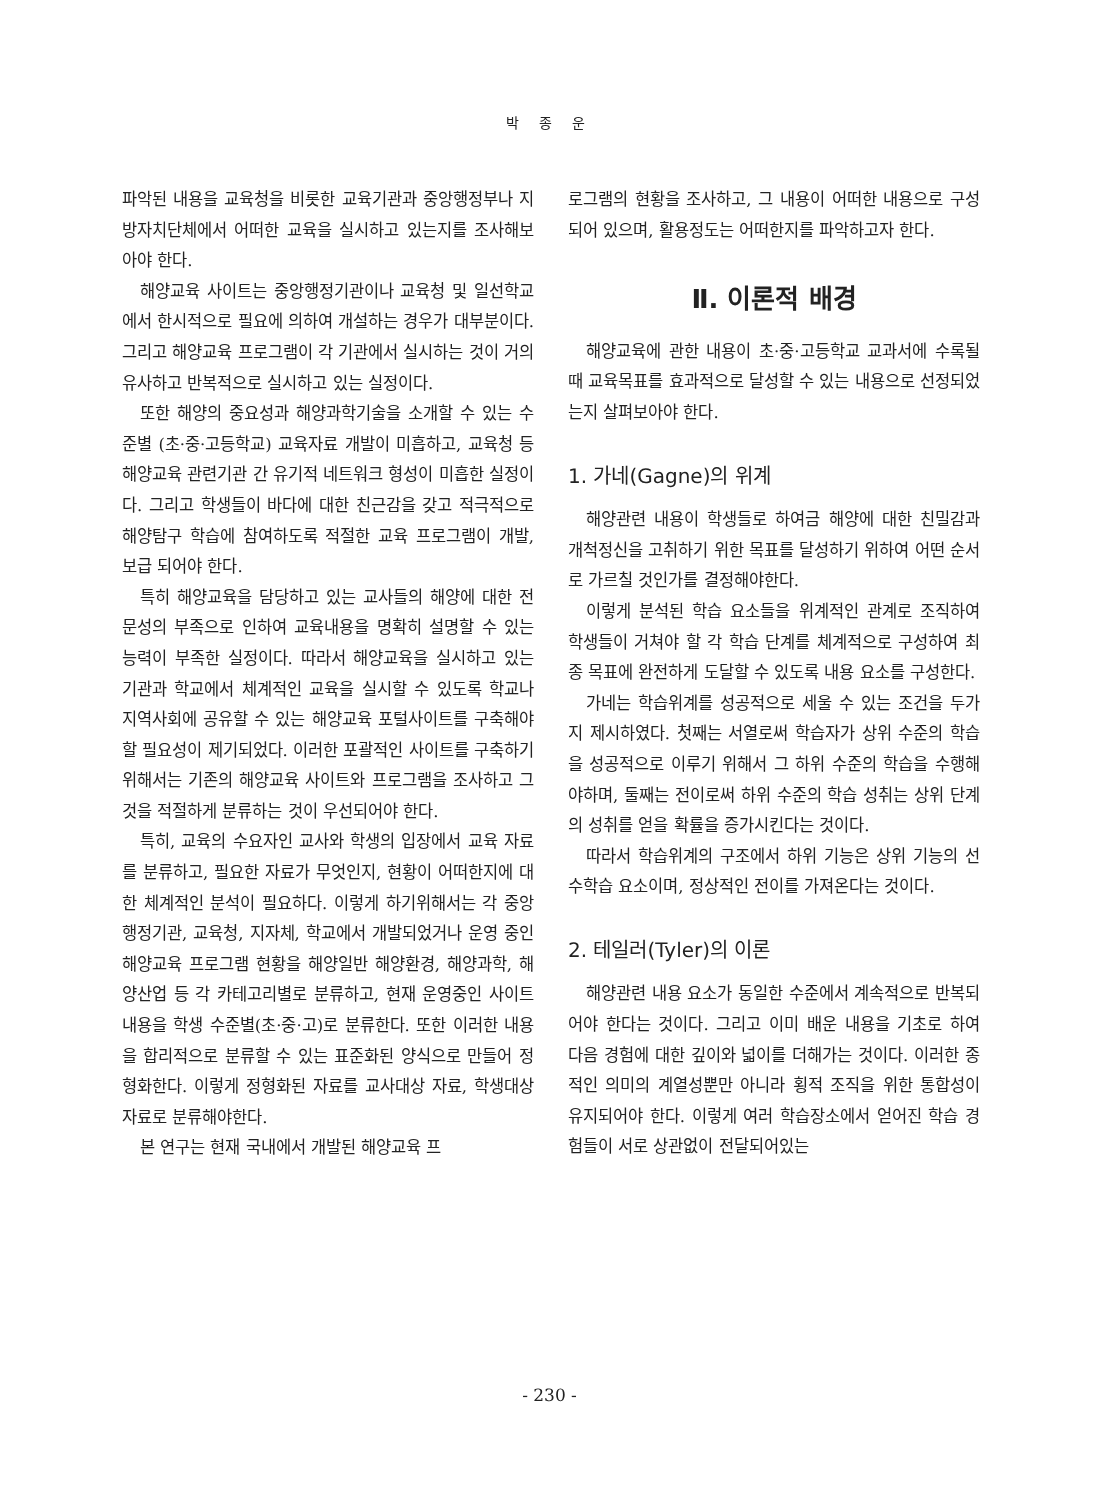박 종 운
파악된 내용을 교육청을 비롯한 교육기관과 중앙행정부나 지방자치단체에서 어떠한 교육을 실시하고 있는지를 조사해보아야 한다.
해양교육 사이트는 중앙행정기관이나 교육청 및 일선학교에서 한시적으로 필요에 의하여 개설하는 경우가 대부분이다. 그리고 해양교육 프로그램이 각 기관에서 실시하는 것이 거의 유사하고 반복적으로 실시하고 있는 실정이다.
또한 해양의 중요성과 해양과학기술을 소개할 수 있는 수준별 (초·중·고등학교) 교육자료 개발이 미흡하고, 교육청 등 해양교육 관련기관 간 유기적 네트워크 형성이 미흡한 실정이다. 그리고 학생들이 바다에 대한 친근감을 갖고 적극적으로 해양탐구 학습에 참여하도록 적절한 교육 프로그램이 개발, 보급 되어야 한다.
특히 해양교육을 담당하고 있는 교사들의 해양에 대한 전문성의 부족으로 인하여 교육내용을 명확히 설명할 수 있는 능력이 부족한 실정이다. 따라서 해양교육을 실시하고 있는 기관과 학교에서 체계적인 교육을 실시할 수 있도록 학교나 지역사회에 공유할 수 있는 해양교육 포털사이트를 구축해야할 필요성이 제기되었다. 이러한 포괄적인 사이트를 구축하기 위해서는 기존의 해양교육 사이트와 프로그램을 조사하고 그것을 적절하게 분류하는 것이 우선되어야 한다.
특히, 교육의 수요자인 교사와 학생의 입장에서 교육 자료를 분류하고, 필요한 자료가 무엇인지, 현황이 어떠한지에 대한 체계적인 분석이 필요하다. 이렇게 하기위해서는 각 중앙행정기관, 교육청, 지자체, 학교에서 개발되었거나 운영 중인 해양교육 프로그램 현황을 해양일반 해양환경, 해양과학, 해양산업 등 각 카테고리별로 분류하고, 현재 운영중인 사이트 내용을 학생 수준별(초·중·고)로 분류한다. 또한 이러한 내용을 합리적으로 분류할 수 있는 표준화된 양식으로 만들어 정형화한다. 이렇게 정형화된 자료를 교사대상 자료, 학생대상 자료로 분류해야한다.
본 연구는 현재 국내에서 개발된 해양교육 프
로그램의 현황을 조사하고, 그 내용이 어떠한 내용으로 구성되어 있으며, 활용정도는 어떠한지를 파악하고자 한다.
Ⅱ. 이론적 배경
해양교육에 관한 내용이 초·중·고등학교 교과서에 수록될 때 교육목표를 효과적으로 달성할 수 있는 내용으로 선정되었는지 살펴보아야 한다.
1. 가네(Gagne)의 위계
해양관련 내용이 학생들로 하여금 해양에 대한 친밀감과 개척정신을 고취하기 위한 목표를 달성하기 위하여 어떤 순서로 가르칠 것인가를 결정해야한다.
이렇게 분석된 학습 요소들을 위계적인 관계로 조직하여 학생들이 거쳐야 할 각 학습 단계를 체계적으로 구성하여 최종 목표에 완전하게 도달할 수 있도록 내용 요소를 구성한다.
가네는 학습위계를 성공적으로 세울 수 있는 조건을 두가지 제시하였다. 첫째는 서열로써 학습자가 상위 수준의 학습을 성공적으로 이루기 위해서 그 하위 수준의 학습을 수행해야하며, 둘째는 전이로써 하위 수준의 학습 성취는 상위 단계의 성취를 얻을 확률을 증가시킨다는 것이다.
따라서 학습위계의 구조에서 하위 기능은 상위 기능의 선수학습 요소이며, 정상적인 전이를 가져온다는 것이다.
2. 테일러(Tyler)의 이론
해양관련 내용 요소가 동일한 수준에서 계속적으로 반복되어야 한다는 것이다. 그리고 이미 배운 내용을 기초로 하여 다음 경험에 대한 깊이와 넓이를 더해가는 것이다. 이러한 종적인 의미의 계열성뿐만 아니라 횡적 조직을 위한 통합성이 유지되어야 한다. 이렇게 여러 학습장소에서 얻어진 학습 경험들이 서로 상관없이 전달되어있는
- 230 -